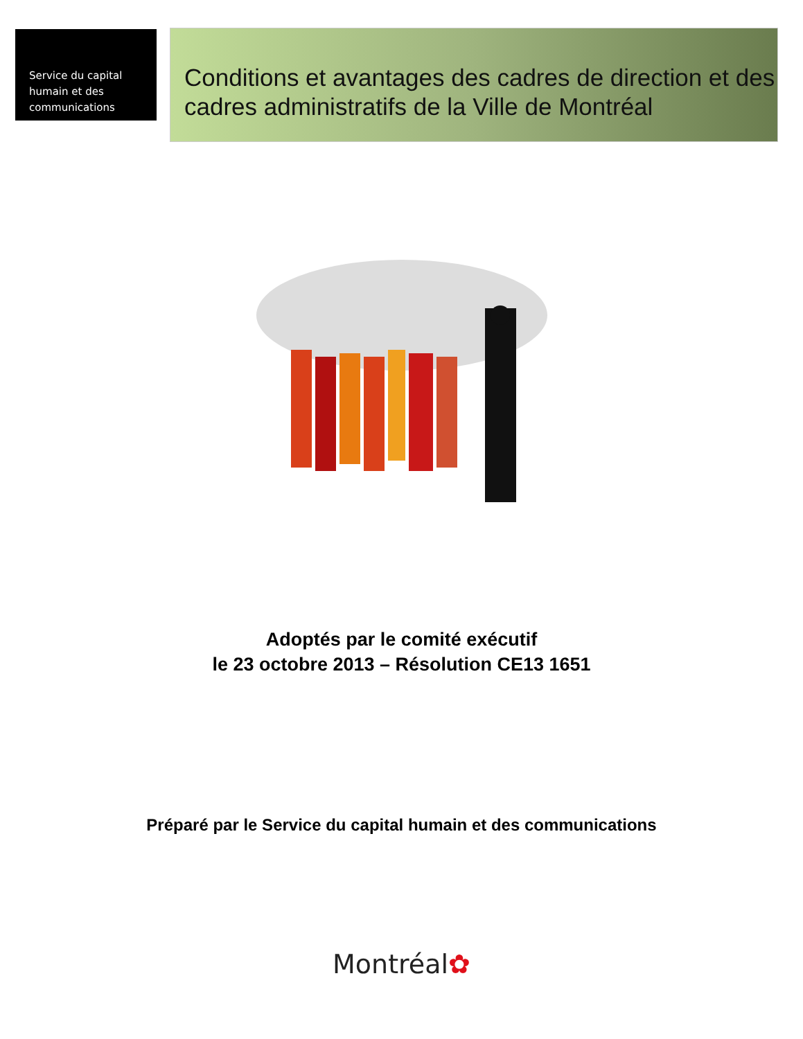Service du capital
humain et des
communications
Conditions et avantages des cadres de direction et des cadres administratifs de la Ville de Montréal
Adoptés par le comité exécutif
le 23 octobre 2013 – Résolution CE13 1651
Préparé par le Service du capital humain et des communications
Montréal✿